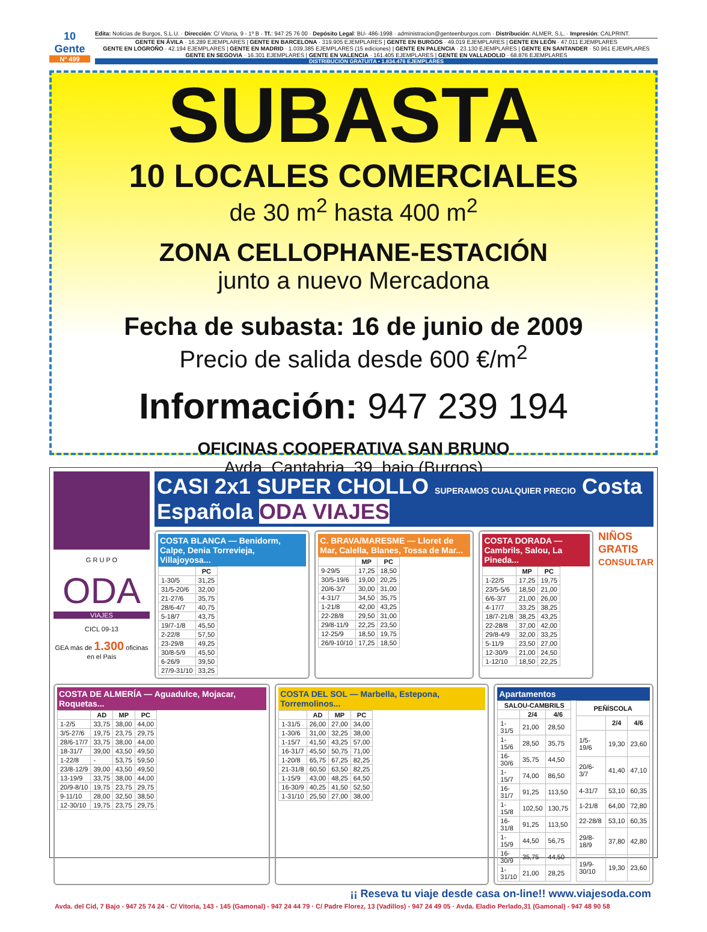10
Gente
Nº 499
Edita: Noticias de Burgos, S.L.U. · Dirección: C/ Vitoria, 9 - 1º B · Tf.: 947 25 76 00 · Depósito Legal: BU- 486-1998 · administracion@genteenburgos.com · Distribución: ALMER, S.L. · Impresión: CALPRINT.
GENTE EN ÁVILA · 16.289 EJEMPLARES | GENTE EN BARCELONA · 319.905 EJEMPLARES | GENTE EN BURGOS · 49.019 EJEMPLARES | GENTE EN LEÓN · 47.011 EJEMPLARES
GENTE EN LOGROÑO · 42.194 EJEMPLARES | GENTE EN MADRID · 1.039.385 EJEMPLARES (15 ediciones) | GENTE EN PALENCIA · 23.130 EJEMPLARES | GENTE EN SANTANDER · 50.961 EJEMPLARES
GENTE EN SEGOVIA · 16.301 EJEMPLARES | GENTE EN VALENCIA · 161.405 EJEMPLARES | GENTE EN VALLADOLID · 68.876 EJEMPLARES
DISTRIBUCIÓN GRATUITA • 1.834.476 EJEMPLARES
SUBASTA
10 LOCALES COMERCIALES
de 30 m<sup>2</sup> hasta 400 m<sup>2</sup>
ZONA CELLOPHANE-ESTACIÓN
junto a nuevo Mercadona
Fecha de subasta: 16 de junio de 2009
Precio de salida desde 600 €/m<sup>2</sup>
Información: 947 239 194
OFICINAS COOPERATIVA SAN BRUNO
Avda. Cantabria, 39, bajo (Burgos)
G R U P O
ODA
VIAJES
CICL 09-13
GEA más de 1.300 oficinas en el País
CASI 2x1 SUPER CHOLLO SUPERAMOS CUALQUIER PRECIO Costa Española ODA VIAJES
COSTA BLANCA — Benidorm, Calpe, Denia Torrevieja, Villajoyosa...
| | PC |
| --- | --- |
| 1-30/5 | 31,25 |
| 31/5-20/6 | 32,00 |
| 21-27/6 | 35,75 |
| 28/6-4/7 | 40,75 |
| 5-18/7 | 43,75 |
| 19/7-1/8 | 45,50 |
| 2-22/8 | 57,50 |
| 23-29/8 | 49,25 |
| 30/8-5/9 | 45,50 |
| 6-26/9 | 39,50 |
| 27/9-31/10 | 33,25 |
C. BRAVA/MARESME — Lloret de Mar, Calella, Blanes, Tossa de Mar...
| | MP | PC |
| --- | --- | --- |
| 9-29/5 | 17,25 | 18,50 |
| 30/5-19/6 | 19,00 | 20,25 |
| 20/6-3/7 | 30,00 | 31,00 |
| 4-31/7 | 34,50 | 35,75 |
| 1-21/8 | 42,00 | 43,25 |
| 22-28/8 | 29,50 | 31,00 |
| 29/8-11/9 | 22,25 | 23,50 |
| 12-25/9 | 18,50 | 19,75 |
| 26/9-10/10 | 17,25 | 18,50 |
COSTA DORADA — Cambrils, Salou, La Pineda...
| | MP | PC |
| --- | --- | --- |
| 1-22/5 | 17,25 | 19,75 |
| 23/5-5/6 | 18,50 | 21,00 |
| 6/6-3/7 | 21,00 | 26,00 |
| 4-17/7 | 33,25 | 38,25 |
| 18/7-21/8 | 38,25 | 43,25 |
| 22-28/8 | 37,00 | 42,00 |
| 29/8-4/9 | 32,00 | 33,25 |
| 5-11/9 | 23,50 | 27,00 |
| 12-30/9 | 21,00 | 24,50 |
| 1-12/10 | 18,50 | 22,25 |
NIÑOS GRATIS
CONSULTAR
COSTA DE ALMERÍA — Aguadulce, Mojacar, Roquetas...
| | AD | MP | PC |
| --- | --- | --- | --- |
| 1-2/5 | 33,75 | 38,00 | 44,00 |
| 3/5-27/6 | 19,75 | 23,75 | 29,75 |
| 28/6-17/7 | 33,75 | 38,00 | 44,00 |
| 18-31/7 | 39,00 | 43,50 | 49,50 |
| 1-22/8 | - | 53,75 | 59,50 |
| 23/8-12/9 | 39,00 | 43,50 | 49,50 |
| 13-19/9 | 33,75 | 38,00 | 44,00 |
| 20/9-8/10 | 19,75 | 23,75 | 29,75 |
| 9-11/10 | 28,00 | 32,50 | 38,50 |
| 12-30/10 | 19,75 | 23,75 | 29,75 |
COSTA DEL SOL — Marbella, Estepona, Torremolinos...
| | AD | MP | PC |
| --- | --- | --- | --- |
| 1-31/5 | 26,00 | 27,00 | 34,00 |
| 1-30/6 | 31,00 | 32,25 | 38,00 |
| 1-15/7 | 41,50 | 43,25 | 57,00 |
| 16-31/7 | 45,50 | 50,75 | 71,00 |
| 1-20/8 | 65,75 | 67,25 | 82,25 |
| 21-31/8 | 60,50 | 63,50 | 82,25 |
| 1-15/9 | 43,00 | 48,25 | 64,50 |
| 16-30/9 | 40,25 | 41,50 | 52,50 |
| 1-31/10 | 25,50 | 27,00 | 38,00 |
Apartamentos
| SALOU-CAMBRILS | | |
| --- | --- | --- |
| | 2/4 | 4/6 |
| 1-31/5 | 21,00 | 28,50 |
| 1-15/6 | 28,50 | 35,75 |
| 16-30/6 | 35,75 | 44,50 |
| 1-15/7 | 74,00 | 86,50 |
| 16-31/7 | 91,25 | 113,50 |
| 1-15/8 | 102,50 | 130,75 |
| 16-31/8 | 91,25 | 113,50 |
| 1-15/9 | 44,50 | 56,75 |
| 16-30/9 | 35,75 | 44,50 |
| 1-31/10 | 21,00 | 28,25 |
| PEÑÍSCOLA | | |
| --- | --- | --- |
| | 2/4 | 4/6 |
| 1/5-19/6 | 19,30 | 23,60 |
| 20/6-3/7 | 41,40 | 47,10 |
| 4-31/7 | 53,10 | 60,35 |
| 1-21/8 | 64,00 | 72,80 |
| 22-28/8 | 53,10 | 60,35 |
| 29/8-18/9 | 37,80 | 42,80 |
| 19/9-30/10 | 19,30 | 23,60 |
¡¡ Reseva tu viaje desde casa on-line!! www.viajesoda.com
Avda. del Cid, 7 Bajo - 947 25 74 24 · C/ Vitoria, 143 - 145 (Gamonal) - 947 24 44 79 · C/ Padre Florez, 13 (Vadillos) - 947 24 49 05 · Avda. Eladio Perlado,31 (Gamonal) - 947 48 90 58